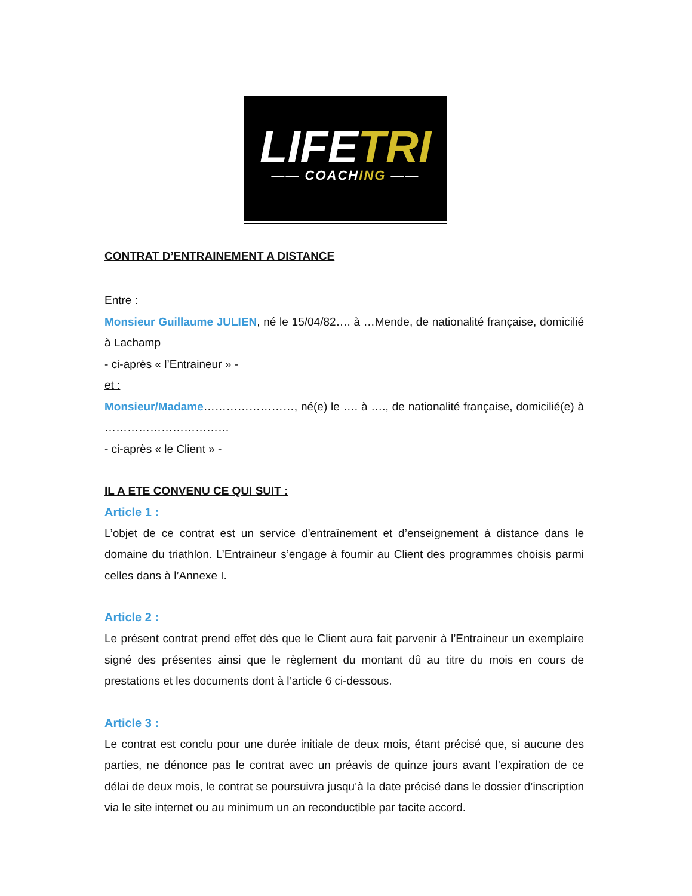LIFETRI
—— COACHING ——
CONTRAT D’ENTRAINEMENT A DISTANCE
Entre :
Monsieur Guillaume JULIEN, né le 15/04/82…. à …Mende, de nationalité française, domicilié à Lachamp
- ci-après « l’Entraineur » -
et :
Monsieur/Madame……………………, né(e) le …. à …., de nationalité française, domicilié(e) à ……………………………
- ci-après « le Client » -
IL A ETE CONVENU CE QUI SUIT :
Article 1 :
L’objet de ce contrat est un service d’entraînement et d’enseignement à distance dans le domaine du triathlon. L’Entraineur s’engage à fournir au Client des programmes choisis parmi celles dans à l’Annexe I.
Article 2 :
Le présent contrat prend effet dès que le Client aura fait parvenir à l’Entraineur un exemplaire signé des présentes ainsi que le règlement du montant dû au titre du mois en cours de prestations et les documents dont à l’article 6 ci-dessous.
Article 3 :
Le contrat est conclu pour une durée initiale de deux mois, étant précisé que, si aucune des parties, ne dénonce pas le contrat avec un préavis de quinze jours avant l’expiration de ce délai de deux mois, le contrat se poursuivra jusqu’à la date précisé dans le dossier d’inscription via le site internet ou au minimum un an reconductible par tacite accord.